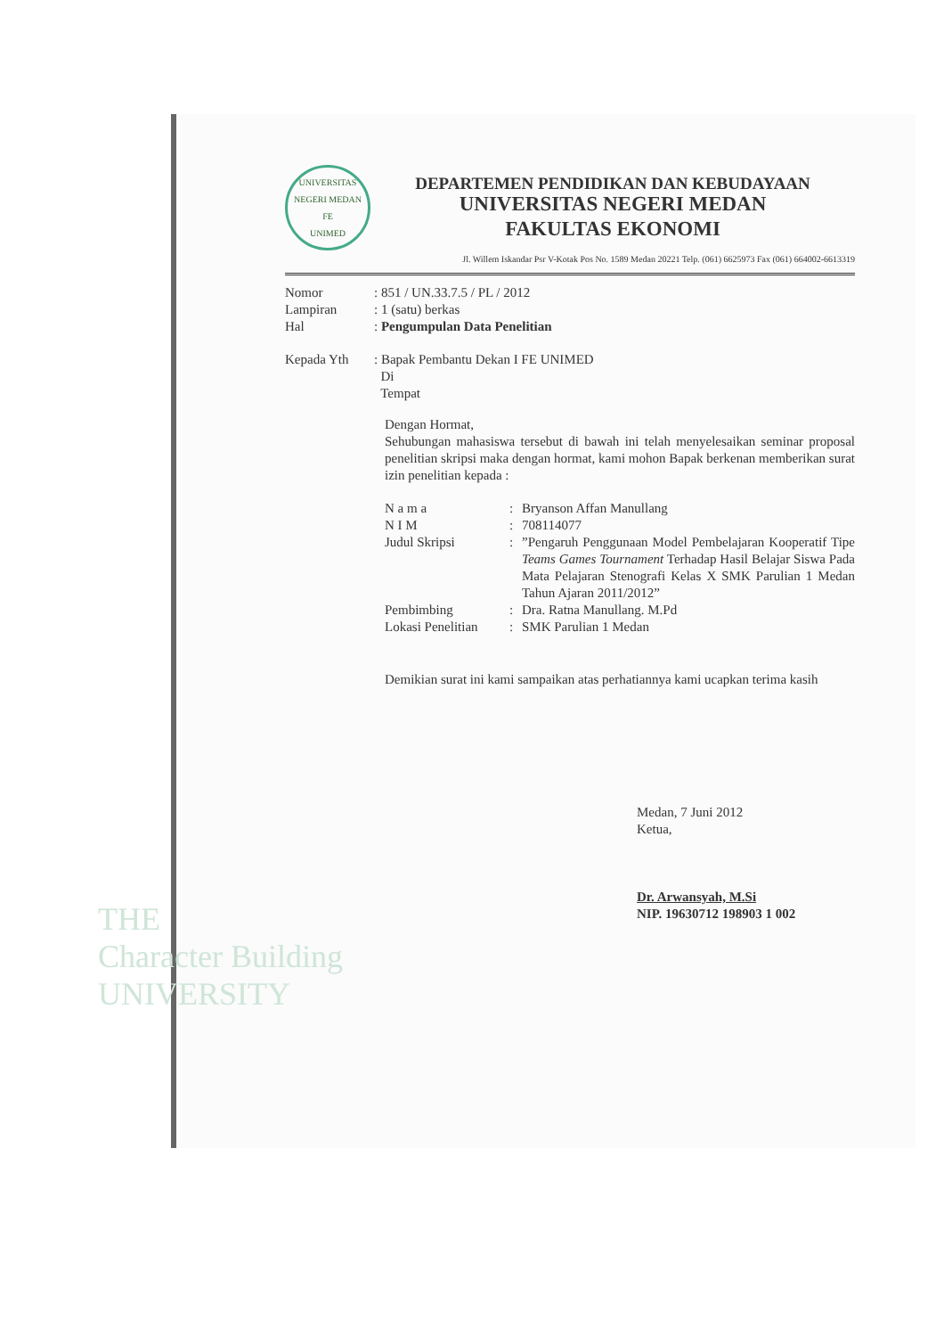UNIVERSITAS NEGERI MEDAN
FE
UNIMED
DEPARTEMEN PENDIDIKAN DAN KEBUDAYAAN
UNIVERSITAS NEGERI MEDAN
FAKULTAS EKONOMI
Jl. Willem Iskandar Psr V-Kotak Pos No. 1589 Medan 20221 Telp. (061) 6625973 Fax (061) 664002-6613319
| Nomor | : 851 / UN.33.7.5 / PL / 2012 |
| Lampiran | : 1 (satu) berkas |
| Hal | : Pengumpulan Data Penelitian |
| Kepada Yth | : Bapak Pembantu Dekan I FE UNIMED Di Tempat |
Dengan Hormat,
Sehubungan mahasiswa tersebut di bawah ini telah menyelesaikan seminar proposal penelitian skripsi maka dengan hormat, kami mohon Bapak berkenan memberikan surat izin penelitian kepada :
| N a m a | : | Bryanson Affan Manullang |
| N I M | : | 708114077 |
| Judul Skripsi | : | ”Pengaruh Penggunaan Model Pembelajaran Kooperatif Tipe Teams Games Tournament Terhadap Hasil Belajar Siswa Pada Mata Pelajaran Stenografi Kelas X SMK Parulian 1 Medan Tahun Ajaran 2011/2012” |
| Pembimbing | : | Dra. Ratna Manullang. M.Pd |
| Lokasi Penelitian | : | SMK Parulian 1 Medan |
Demikian surat ini kami sampaikan atas perhatiannya kami ucapkan terima kasih
Medan, 7 Juni 2012
Ketua,
Dr. Arwansyah, M.Si
NIP. 19630712 198903 1 002
THE
Character Building
UNIVERSITY